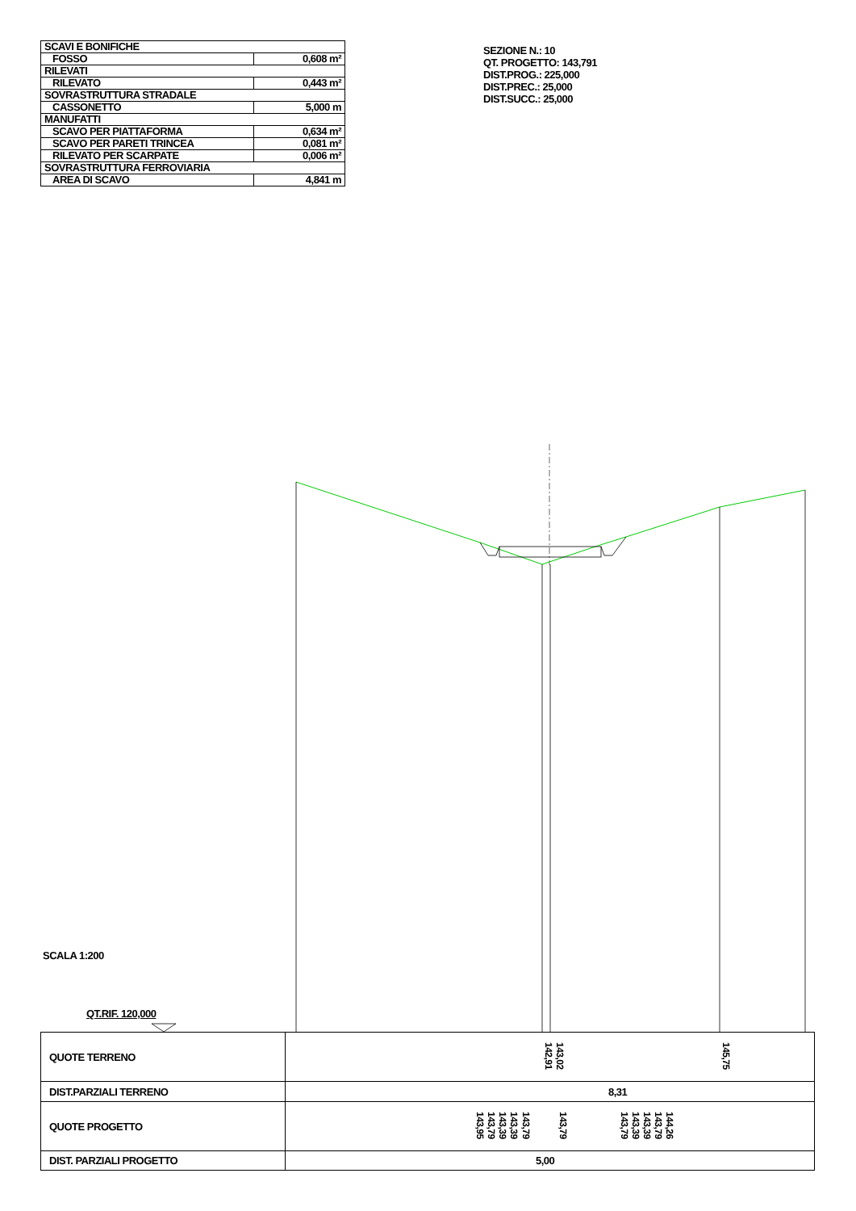| SCAVI E BONIFICHE | |
| FOSSO | 0,608 m² |
| RILEVATI | |
| RILEVATO | 0,443 m² |
| SOVRASTRUTTURA STRADALE | |
| CASSONETTO | 5,000 m |
| MANUFATTI | |
| SCAVO PER PIATTAFORMA | 0,634 m² |
| SCAVO PER PARETI TRINCEA | 0,081 m² |
| RILEVATO PER SCARPATE | 0,006 m² |
| SOVRASTRUTTURA FERROVIARIA | |
| AREA DI SCAVO | 4,841 m |
SEZIONE N.: 10
QT. PROGETTO: 143,791
DIST.PROG.: 225,000
DIST.PREC.: 25,000
DIST.SUCC.: 25,000
SCALA 1:200
QT.RIF. 120,000
| QUOTE TERRENO | 142,91 143,02 145,75 |
| DIST.PARZIALI TERRENO | 8,31 |
| QUOTE PROGETTO | 143,95 143,79 143,39 143,39 143,79 143,79 143,79 143,39 143,39 143,79 144,26 |
| DIST. PARZIALI PROGETTO | 5,00 |